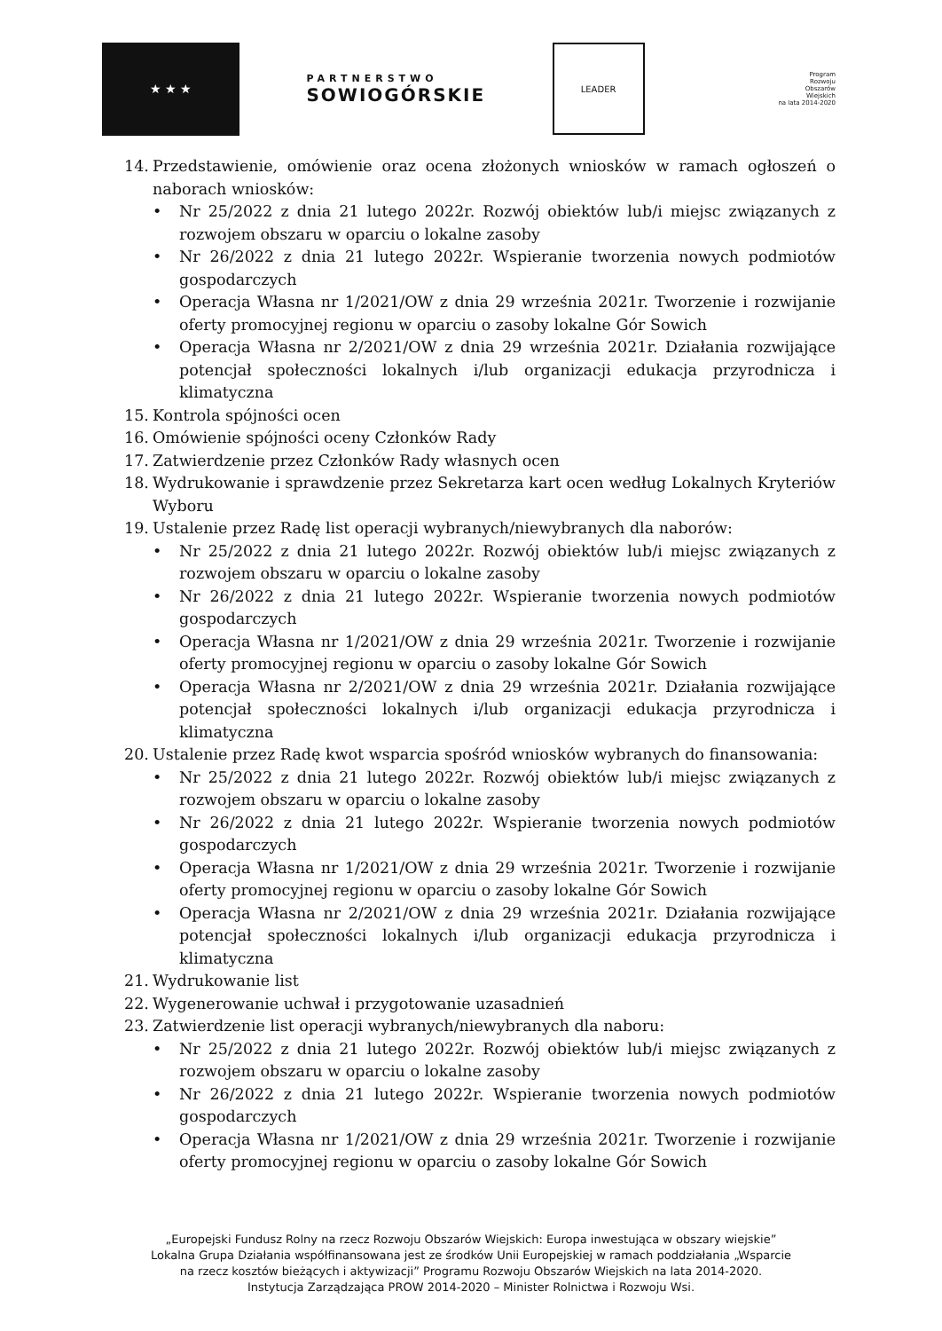★ ★ ★
PARTNERSTWO
SOWIOGÓRSKIE
LEADER
Program
Rozwoju
Obszarów
Wiejskich
na lata 2014-2020
14. Przedstawienie, omówienie oraz ocena złożonych wniosków w ramach ogłoszeń o naborach wniosków:
• Nr 25/2022 z dnia 21 lutego 2022r. Rozwój obiektów lub/i miejsc związanych z rozwojem obszaru w oparciu o lokalne zasoby
• Nr 26/2022 z dnia 21 lutego 2022r. Wspieranie tworzenia nowych podmiotów gospodarczych
• Operacja Własna nr 1/2021/OW z dnia 29 września 2021r. Tworzenie i rozwijanie oferty promocyjnej regionu w oparciu o zasoby lokalne Gór Sowich
• Operacja Własna nr 2/2021/OW z dnia 29 września 2021r. Działania rozwijające potencjał społeczności lokalnych i/lub organizacji edukacja przyrodnicza i klimatyczna
15. Kontrola spójności ocen
16. Omówienie spójności oceny Członków Rady
17. Zatwierdzenie przez Członków Rady własnych ocen
18. Wydrukowanie i sprawdzenie przez Sekretarza kart ocen według Lokalnych Kryteriów Wyboru
19. Ustalenie przez Radę list operacji wybranych/niewybranych dla naborów:
• Nr 25/2022 z dnia 21 lutego 2022r. Rozwój obiektów lub/i miejsc związanych z rozwojem obszaru w oparciu o lokalne zasoby
• Nr 26/2022 z dnia 21 lutego 2022r. Wspieranie tworzenia nowych podmiotów gospodarczych
• Operacja Własna nr 1/2021/OW z dnia 29 września 2021r. Tworzenie i rozwijanie oferty promocyjnej regionu w oparciu o zasoby lokalne Gór Sowich
• Operacja Własna nr 2/2021/OW z dnia 29 września 2021r. Działania rozwijające potencjał społeczności lokalnych i/lub organizacji edukacja przyrodnicza i klimatyczna
20. Ustalenie przez Radę kwot wsparcia spośród wniosków wybranych do finansowania:
• Nr 25/2022 z dnia 21 lutego 2022r. Rozwój obiektów lub/i miejsc związanych z rozwojem obszaru w oparciu o lokalne zasoby
• Nr 26/2022 z dnia 21 lutego 2022r. Wspieranie tworzenia nowych podmiotów gospodarczych
• Operacja Własna nr 1/2021/OW z dnia 29 września 2021r. Tworzenie i rozwijanie oferty promocyjnej regionu w oparciu o zasoby lokalne Gór Sowich
• Operacja Własna nr 2/2021/OW z dnia 29 września 2021r. Działania rozwijające potencjał społeczności lokalnych i/lub organizacji edukacja przyrodnicza i klimatyczna
21. Wydrukowanie list
22. Wygenerowanie uchwał i przygotowanie uzasadnień
23. Zatwierdzenie list operacji wybranych/niewybranych dla naboru:
• Nr 25/2022 z dnia 21 lutego 2022r. Rozwój obiektów lub/i miejsc związanych z rozwojem obszaru w oparciu o lokalne zasoby
• Nr 26/2022 z dnia 21 lutego 2022r. Wspieranie tworzenia nowych podmiotów gospodarczych
• Operacja Własna nr 1/2021/OW z dnia 29 września 2021r. Tworzenie i rozwijanie oferty promocyjnej regionu w oparciu o zasoby lokalne Gór Sowich
„Europejski Fundusz Rolny na rzecz Rozwoju Obszarów Wiejskich: Europa inwestująca w obszary wiejskie”
Lokalna Grupa Działania współfinansowana jest ze środków Unii Europejskiej w ramach poddziałania „Wsparcie
na rzecz kosztów bieżących i aktywizacji” Programu Rozwoju Obszarów Wiejskich na lata 2014-2020.
Instytucja Zarządzająca PROW 2014-2020 – Minister Rolnictwa i Rozwoju Wsi.